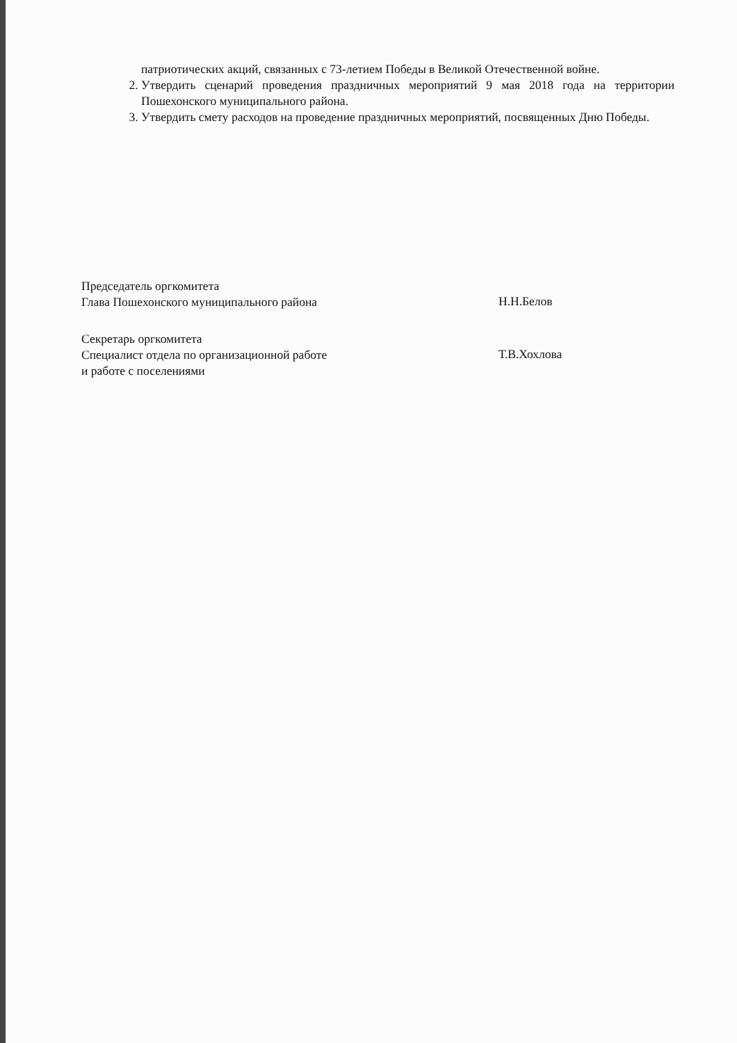патриотических акций, связанных с 73-летием Победы в Великой Отечественной войне.
2. Утвердить сценарий проведения праздничных мероприятий 9 мая 2018 года на территории Пошехонского муниципального района.
3. Утвердить смету расходов на проведение праздничных мероприятий, посвященных Дню Победы.
Председатель оргкомитета
Глава Пошехонского муниципального района
Н.Н.Белов
Секретарь оргкомитета
Специалист отдела по организационной работе
и работе с поселениями
Т.В.Хохлова